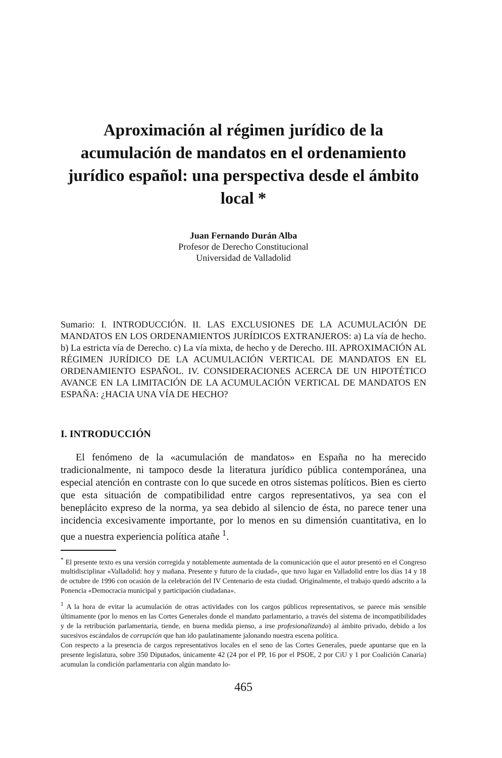Aproximación al régimen jurídico de la acumulación de mandatos en el ordenamiento jurídico español: una perspectiva desde el ámbito local *
Juan Fernando Durán Alba
Profesor de Derecho Constitucional
Universidad de Valladolid
Sumario: I. INTRODUCCIÓN. II. LAS EXCLUSIONES DE LA ACUMULACIÓN DE MANDATOS EN LOS ORDENAMIENTOS JURÍDICOS EXTRANJEROS: a) La vía de hecho. b) La estricta vía de Derecho. c) La vía mixta, de hecho y de Derecho. III. APROXIMACIÓN AL RÉGIMEN JURÍDICO DE LA ACUMULACIÓN VERTICAL DE MANDATOS EN EL ORDENAMIENTO ESPAÑOL. IV. CONSIDERACIONES ACERCA DE UN HIPOTÉTICO AVANCE EN LA LIMITACIÓN DE LA ACUMULACIÓN VERTICAL DE MANDATOS EN ESPAÑA: ¿HACIA UNA VÍA DE HECHO?
I. INTRODUCCIÓN
El fenómeno de la «acumulación de mandatos» en España no ha merecido tradicionalmente, ni tampoco desde la literatura jurídico pública contemporánea, una especial atención en contraste con lo que sucede en otros sistemas políticos. Bien es cierto que esta situación de compatibilidad entre cargos representativos, ya sea con el beneplácito expreso de la norma, ya sea debido al silencio de ésta, no parece tener una incidencia excesivamente importante, por lo menos en su dimensión cuantitativa, en lo que a nuestra experiencia política atañe <sup>1</sup>.
<sup>*</sup> El presente texto es una versión corregida y notablemente aumentada de la comunicación que el autor presentó en el Congreso multidisciplinar «Valladolid: hoy y mañana. Presente y futuro de la ciudad», que tuvo lugar en Valladolid entre los días 14 y 18 de octubre de 1996 con ocasión de la celebración del IV Centenario de esta ciudad. Originalmente, el trabajo quedó adscrito a la Ponencia «Democracia municipal y participación ciudadana».
<sup>1</sup> A la hora de evitar la acumulación de otras actividades con los cargos públicos representativos, se parece más sensible últimamente (por lo menos en las Cortes Generales donde el mandato parlamentario, a través del sistema de incompatibilidades y de la retribución parlamentaria, tiende, en buena medida pienso, a irse profesionalizando) al ámbito privado, debido a los sucesivos escándalos de corrupción que han ido paulatinamente jalonando nuestra escena política.
Con respecto a la presencia de cargos representativos locales en el seno de las Cortes Generales, puede apuntarse que en la presente legislatura, sobre 350 Diputados, únicamente 42 (24 por el PP, 16 por el PSOE, 2 por CiU y 1 por Coalición Canaria) acumulan la condición parlamentaria con algún mandato lo-
465